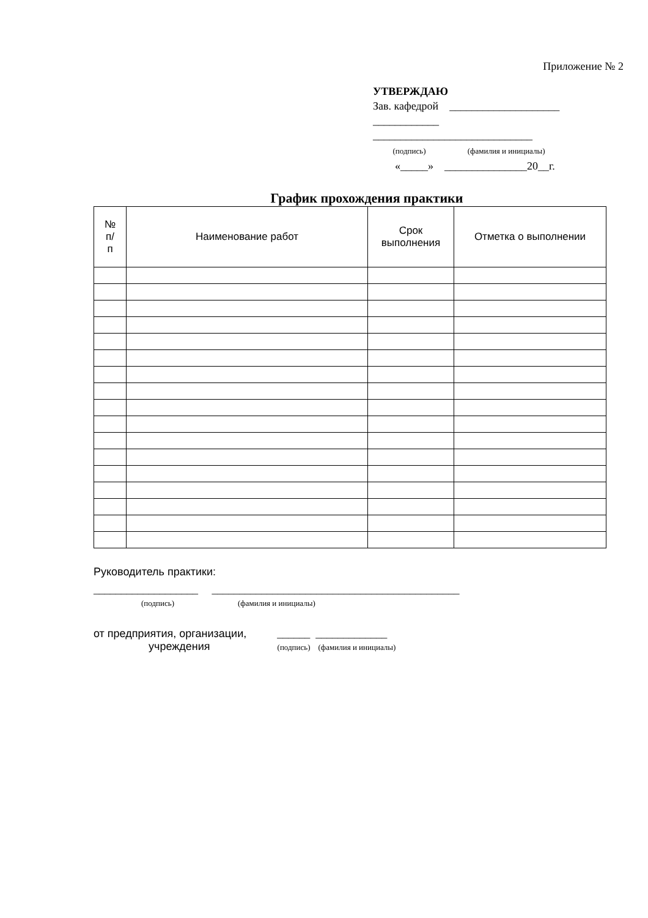Приложение № 2
УТВЕРЖДАЮ
Зав. кафедрой ____________________
____________
_____________________________
(подпись) (фамилия и инициалы)
«_____» _______________20__г.
График прохождения практики
| № п/ п | Наименование работ | Срок выполнения | Отметка о выполнении |
| --- | --- | --- | --- |
Руководитель практики:
___________________ _____________________________________________
(подпись) (фамилия и инициалы)
от предприятия, организации, ______ _____________
учреждения (подпись) (фамилия и инициалы)